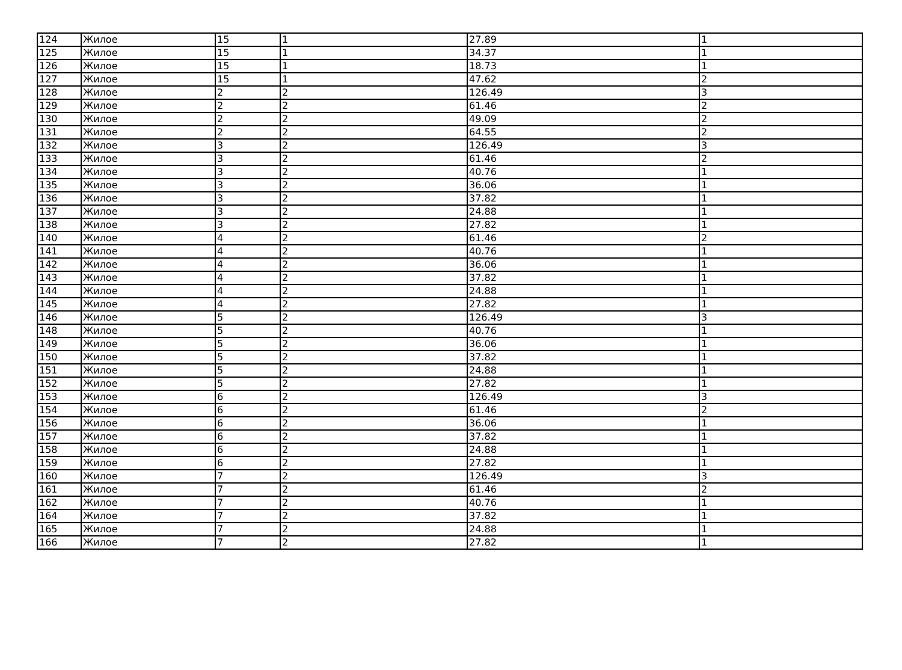| 124 | Жилое | 15 | 1 | 27.89 | 1 |
| 125 | Жилое | 15 | 1 | 34.37 | 1 |
| 126 | Жилое | 15 | 1 | 18.73 | 1 |
| 127 | Жилое | 15 | 1 | 47.62 | 2 |
| 128 | Жилое | 2 | 2 | 126.49 | 3 |
| 129 | Жилое | 2 | 2 | 61.46 | 2 |
| 130 | Жилое | 2 | 2 | 49.09 | 2 |
| 131 | Жилое | 2 | 2 | 64.55 | 2 |
| 132 | Жилое | 3 | 2 | 126.49 | 3 |
| 133 | Жилое | 3 | 2 | 61.46 | 2 |
| 134 | Жилое | 3 | 2 | 40.76 | 1 |
| 135 | Жилое | 3 | 2 | 36.06 | 1 |
| 136 | Жилое | 3 | 2 | 37.82 | 1 |
| 137 | Жилое | 3 | 2 | 24.88 | 1 |
| 138 | Жилое | 3 | 2 | 27.82 | 1 |
| 140 | Жилое | 4 | 2 | 61.46 | 2 |
| 141 | Жилое | 4 | 2 | 40.76 | 1 |
| 142 | Жилое | 4 | 2 | 36.06 | 1 |
| 143 | Жилое | 4 | 2 | 37.82 | 1 |
| 144 | Жилое | 4 | 2 | 24.88 | 1 |
| 145 | Жилое | 4 | 2 | 27.82 | 1 |
| 146 | Жилое | 5 | 2 | 126.49 | 3 |
| 148 | Жилое | 5 | 2 | 40.76 | 1 |
| 149 | Жилое | 5 | 2 | 36.06 | 1 |
| 150 | Жилое | 5 | 2 | 37.82 | 1 |
| 151 | Жилое | 5 | 2 | 24.88 | 1 |
| 152 | Жилое | 5 | 2 | 27.82 | 1 |
| 153 | Жилое | 6 | 2 | 126.49 | 3 |
| 154 | Жилое | 6 | 2 | 61.46 | 2 |
| 156 | Жилое | 6 | 2 | 36.06 | 1 |
| 157 | Жилое | 6 | 2 | 37.82 | 1 |
| 158 | Жилое | 6 | 2 | 24.88 | 1 |
| 159 | Жилое | 6 | 2 | 27.82 | 1 |
| 160 | Жилое | 7 | 2 | 126.49 | 3 |
| 161 | Жилое | 7 | 2 | 61.46 | 2 |
| 162 | Жилое | 7 | 2 | 40.76 | 1 |
| 164 | Жилое | 7 | 2 | 37.82 | 1 |
| 165 | Жилое | 7 | 2 | 24.88 | 1 |
| 166 | Жилое | 7 | 2 | 27.82 | 1 |